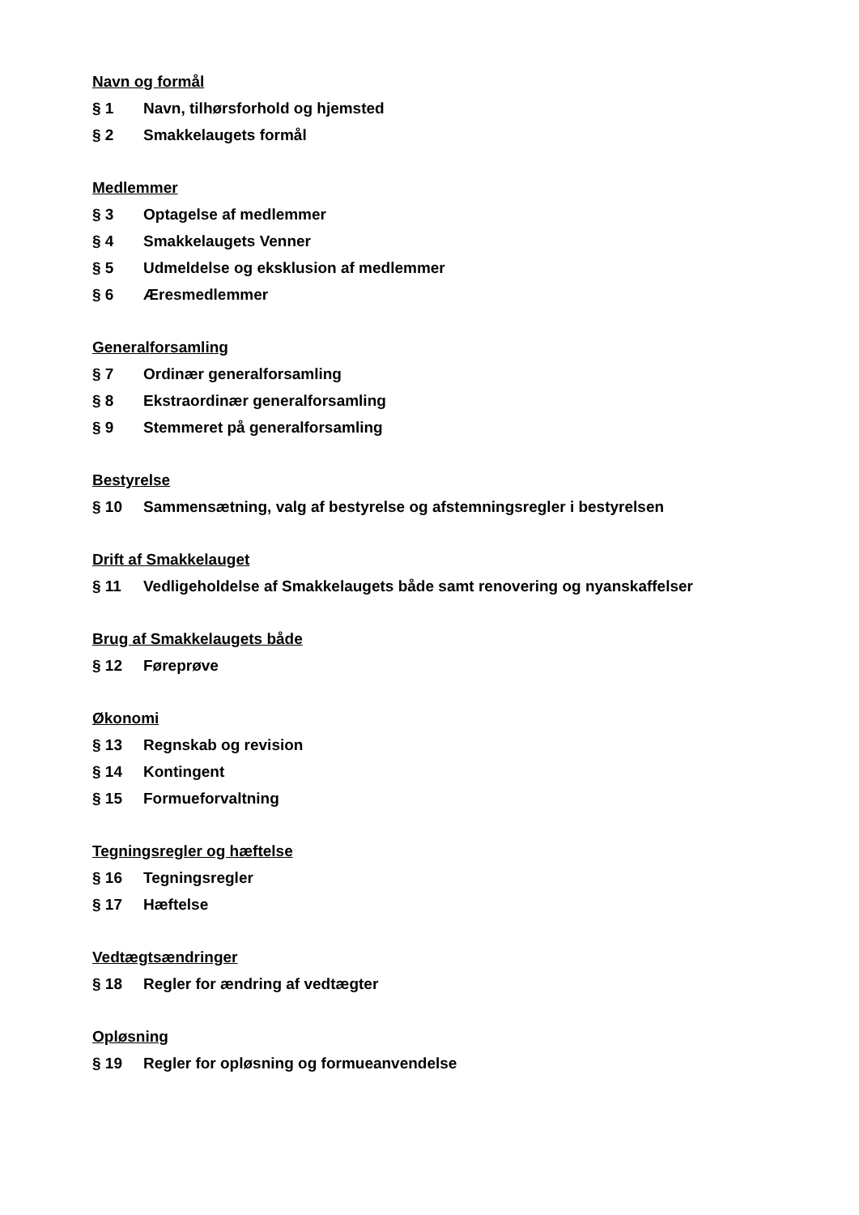Navn og formål
§ 1 Navn, tilhørsforhold og hjemsted
§ 2 Smakkelaugets formål
Medlemmer
§ 3 Optagelse af medlemmer
§ 4 Smakkelaugets Venner
§ 5 Udmeldelse og eksklusion af medlemmer
§ 6 Æresmedlemmer
Generalforsamling
§ 7 Ordinær generalforsamling
§ 8 Ekstraordinær generalforsamling
§ 9 Stemmeret på generalforsamling
Bestyrelse
§ 10 Sammensætning, valg af bestyrelse og afstemningsregler i bestyrelsen
Drift af Smakkelauget
§ 11 Vedligeholdelse af Smakkelaugets både samt renovering og nyanskaffelser
Brug af Smakkelaugets både
§ 12 Føreprøve
Økonomi
§ 13 Regnskab og revision
§ 14 Kontingent
§ 15 Formueforvaltning
Tegningsregler og hæftelse
§ 16 Tegningsregler
§ 17 Hæftelse
Vedtægtsændringer
§ 18 Regler for ændring af vedtægter
Opløsning
§ 19 Regler for opløsning og formueanvendelse